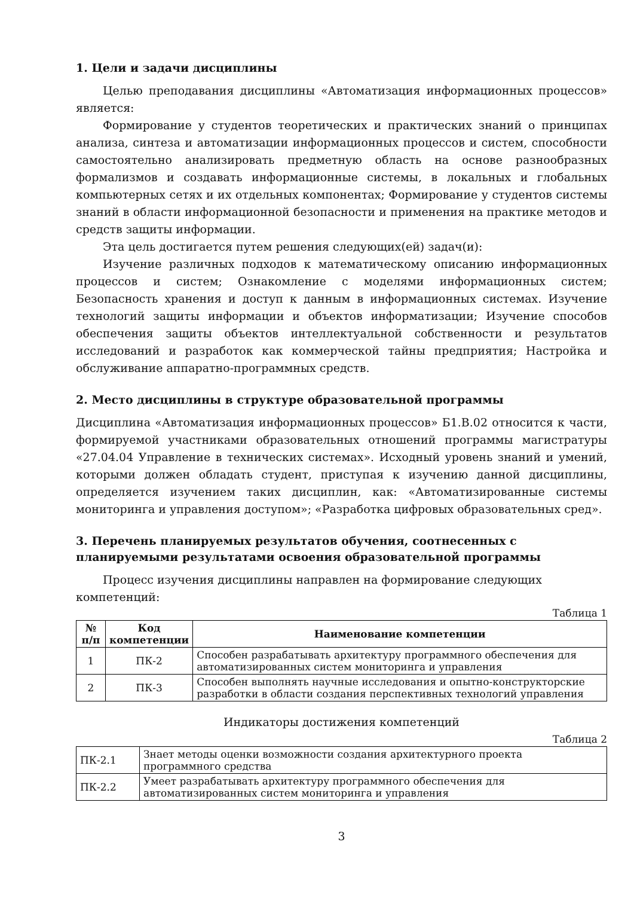1. Цели и задачи дисциплины
Целью преподавания дисциплины «Автоматизация информационных процессов» является:
Формирование у студентов теоретических и практических знаний о принципах анализа, синтеза и автоматизации информационных процессов и систем, способности самостоятельно анализировать предметную область на основе разнообразных формализмов и создавать информационные системы, в локальных и глобальных компьютерных сетях и их отдельных компонентах; Формирование у студентов системы знаний в области информационной безопасности и применения на практике методов и средств защиты информации.
Эта цель достигается путем решения следующих(ей) задач(и):
Изучение различных подходов к математическому описанию информационных процессов и систем; Ознакомление с моделями информационных систем; Безопасность хранения и доступ к данным в информационных системах. Изучение технологий защиты информации и объектов информатизации; Изучение способов обеспечения защиты объектов интеллектуальной собственности и результатов исследований и разработок как коммерческой тайны предприятия; Настройка и обслуживание аппаратно-программных средств.
2. Место дисциплины в структуре образовательной программы
Дисциплина «Автоматизация информационных процессов» Б1.В.02 относится к части, формируемой участниками образовательных отношений программы магистратуры «27.04.04 Управление в технических системах». Исходный уровень знаний и умений, которыми должен обладать студент, приступая к изучению данной дисциплины, определяется изучением таких дисциплин, как: «Автоматизированные системы мониторинга и управления доступом»; «Разработка цифровых образовательных сред».
3. Перечень планируемых результатов обучения, соотнесенных с планируемыми результатами освоения образовательной программы
Процесс изучения дисциплины направлен на формирование следующих компетенций:
Таблица 1
| № п/п | Код компетенции | Наименование компетенции |
| --- | --- | --- |
| 1 | ПК-2 | Способен разрабатывать архитектуру программного обеспечения для автоматизированных систем мониторинга и управления |
| 2 | ПК-3 | Способен выполнять научные исследования и опытно-конструкторские разработки в области создания перспективных технологий управления |
Индикаторы достижения компетенций
Таблица 2
| ПК-2.1 | Знает методы оценки возможности создания архитектурного проекта программного средства |
| ПК-2.2 | Умеет разрабатывать архитектуру программного обеспечения для автоматизированных систем мониторинга и управления |
3